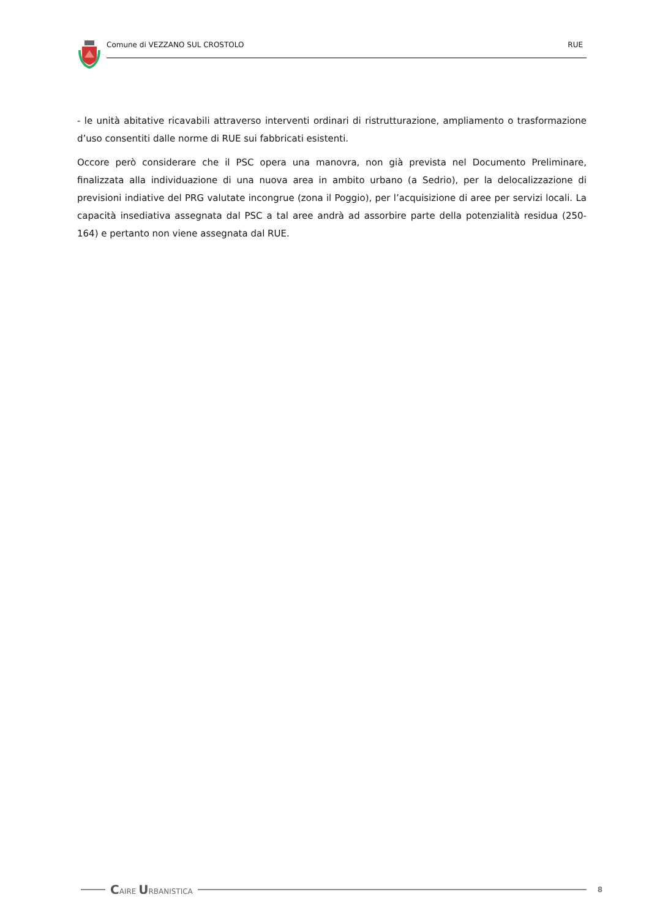Comune di VEZZANO SUL CROSTOLO RUE
- le unità abitative ricavabili attraverso interventi ordinari di ristrutturazione, ampliamento o trasformazione d’uso consentiti dalle norme di RUE sui fabbricati esistenti.
Occore però considerare che il PSC opera una manovra, non già prevista nel Documento Preliminare, finalizzata alla individuazione di una nuova area in ambito urbano (a Sedrio), per la delocalizzazione di previsioni indiative del PRG valutate incongrue (zona il Poggio), per l’acquisizione di aree per servizi locali. La capacità insediativa assegnata dal PSC a tal aree andrà ad assorbire parte della potenzialità residua (250-164) e pertanto non viene assegnata dal RUE.
CAIRE URBANISTICA 8